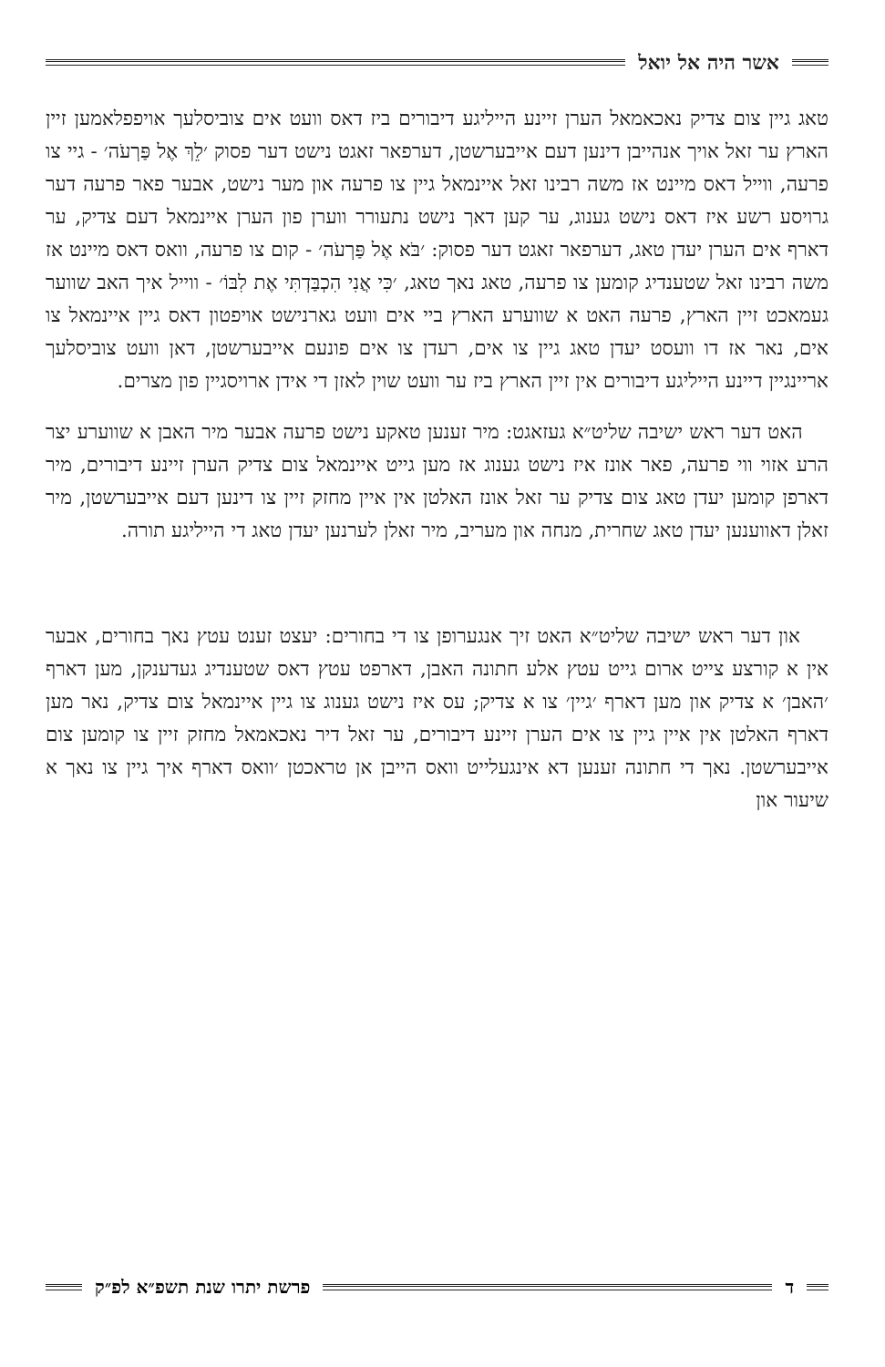אשר היה אל יואל
טאג גיין צום צדיק נאכאמאל הערן זיינע הייליגע דיבורים ביז דאס וועט אים צוביסלעך אויפפלאמען זיין הארץ ער זאל אויך אנהייבן דינען דעם אייבערשטן, דערפאר זאגט נישט דער פסוק ׳לֵךְ אֶל פַּרְעֹה׳ - גיי צו פרעה, ווייל דאס מיינט אז משה רבינו זאל איינמאל גיין צו פרעה און מער נישט, אבער פאר פרעה דער גרויסע רשע איז דאס נישט גענוג, ער קען דאך נישט נתעורר ווערן פון הערן איינמאל דעם צדיק, ער דארף אים הערן יעדן טאג, דערפאר זאגט דער פסוק: ׳בֹּא אֶל פַּרְעֹה׳ - קום צו פרעה, וואס דאס מיינט אז משה רבינו זאל שטענדיג קומען צו פרעה, טאג נאך טאג, ׳כִּי אֲנִי הִכְבַּדְתִּי אֶת לִבּוֹ׳ - ווייל איך האב שווער געמאכט זיין הארץ, פרעה האט א שווערע הארץ ביי אים וועט גארנישט אויפטון דאס גיין איינמאל צו אים, נאר אז דו וועסט יעדן טאג גיין צו אים, רעדן צו אים פונעם אייבערשטן, דאן וועט צוביסלעך אריינגיין דיינע הייליגע דיבורים אין זיין הארץ ביז ער וועט שוין לאזן די אידן ארויסגיין פון מצרים.
האט דער ראש ישיבה שליט״א געזאגט: מיר זענען טאקע נישט פרעה אבער מיר האבן א שווערע יצר הרע אזוי ווי פרעה, פאר אונז איז נישט גענוג אז מען גייט איינמאל צום צדיק הערן זיינע דיבורים, מיר דארפן קומען יעדן טאג צום צדיק ער זאל אונז האלטן אין איין מחזק זיין צו דינען דעם אייבערשטן, מיר זאלן דאווענען יעדן טאג שחרית, מנחה און מעריב, מיר זאלן לערנען יעדן טאג די הייליגע תורה.
און דער ראש ישיבה שליט״א האט זיך אנגערופן צו די בחורים: יעצט זענט עטץ נאך בחורים, אבער אין א קורצע צייט ארום גייט עטץ אלע חתונה האבן, דארפט עטץ דאס שטענדיג געדענקן, מען דארף ׳האבן׳ א צדיק און מען דארף ׳גיין׳ צו א צדיק; עס איז נישט גענוג צו גיין איינמאל צום צדיק, נאר מען דארף האלטן אין איין גיין צו אים הערן זיינע דיבורים, ער זאל דיר נאכאמאל מחזק זיין צו קומען צום אייבערשטן. נאך די חתונה זענען דא אינגעלייט וואס הייבן אן טראכטן ׳וואס דארף איך גיין צו נאך א שיעור און
ד פרשת יתרו שנת תשפ״א לפ״ק